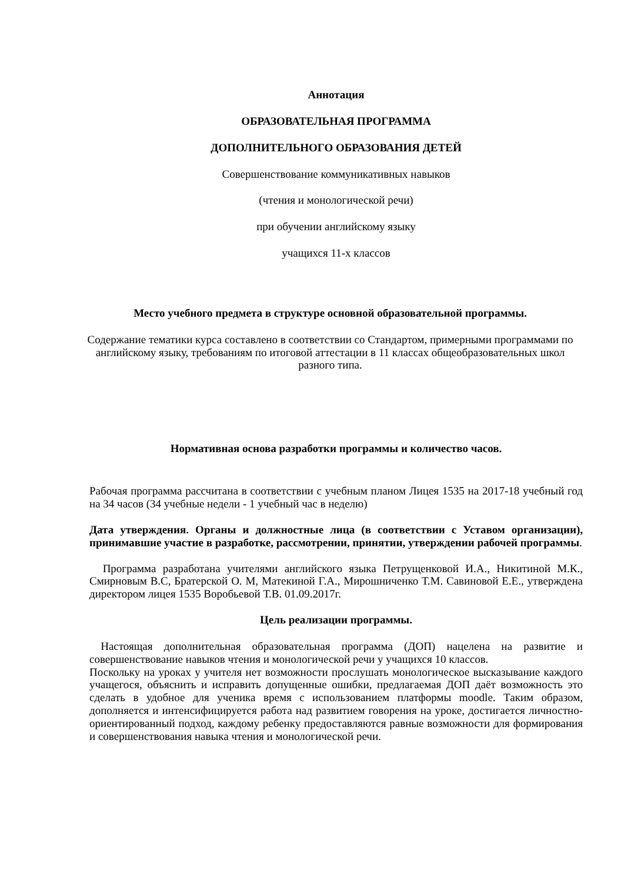Аннотация
ОБРАЗОВАТЕЛЬНАЯ ПРОГРАММА
ДОПОЛНИТЕЛЬНОГО ОБРАЗОВАНИЯ ДЕТЕЙ
Совершенствование коммуникативных навыков
(чтения и монологической речи)
при обучении английскому языку
учащихся 11-х классов
Место учебного предмета в структуре основной образовательной программы.
Содержание тематики курса составлено в соответствии со Стандартом, примерными программами по английскому языку, требованиям по итоговой аттестации в 11 классах общеобразовательных школ разного типа.
Нормативная основа разработки программы и количество часов.
Рабочая программа рассчитана в соответствии с учебным планом Лицея 1535 на 2017-18 учебный год на 34 часов (34 учебные недели - 1 учебный час в неделю)
Дата утверждения. Органы и должностные лица (в соответствии с Уставом организации), принимавшие участие в разработке, рассмотрении, принятии, утверждении рабочей программы.
Программа разработана учителями английского языка Петрущенковой И.А., Никитиной М.К., Смирновым В.С, Братерской О. М, Матекиной Г.А., Мирошниченко Т.М. Савиновой Е.Е., утверждена директором лицея 1535 Воробьевой Т.В. 01.09.2017г.
Цель реализации программы.
Настоящая дополнительная образовательная программа (ДОП) нацелена на развитие и совершенствование навыков чтения и монологической речи у учащихся 10 классов.
Поскольку на уроках у учителя нет возможности прослушать монологическое высказывание каждого учащегося, объяснить и исправить допущенные ошибки, предлагаемая ДОП даёт возможность это сделать в удобное для ученика время с использованием платформы moodle. Таким образом, дополняется и интенсифицируется работа над развитием говорения на уроке, достигается личностно-ориентированный подход, каждому ребенку предоставляются равные возможности для формирования и совершенствования навыка чтения и монологической речи.